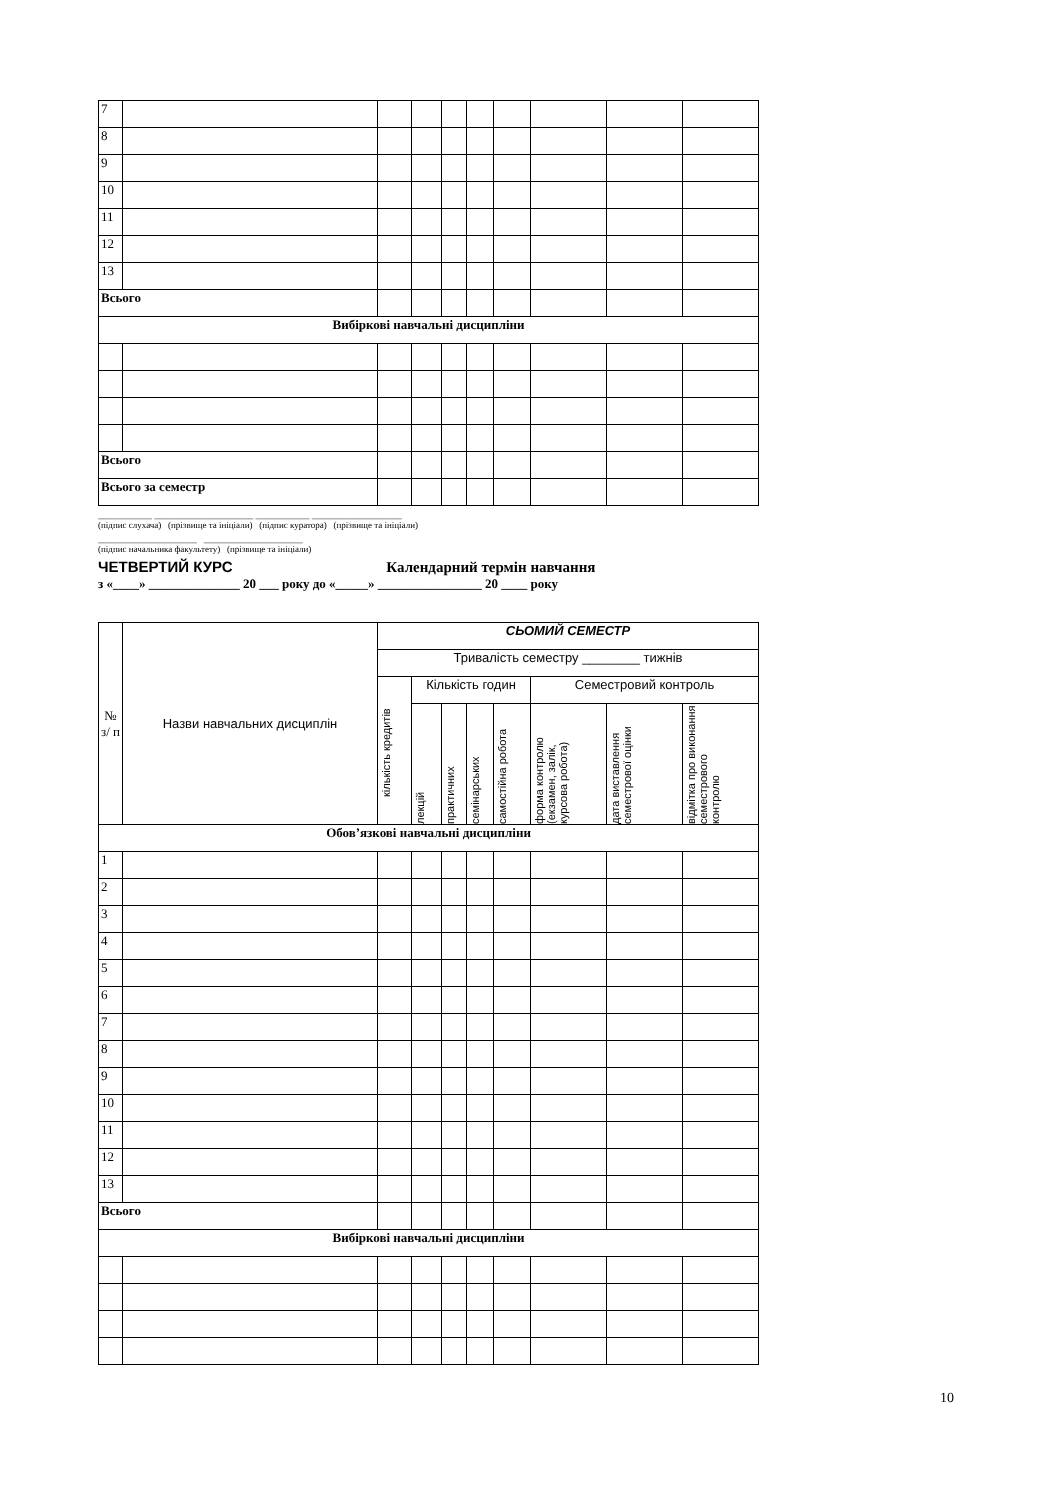| 7 | | | | | | | | | |
| 8 | | | | | | | | | |
| 9 | | | | | | | | | |
| 10 | | | | | | | | | |
| 11 | | | | | | | | | |
| 12 | | | | | | | | | |
| 13 | | | | | | | | | |
| Всього | | | | | | | | | |
| Вибіркові навчальні дисципліни | | | | | | | | | |
| Всього | | | | | | | | | |
| Всього за семестр | | | | | | | | | |
____________ ______________________ ____________ ____________________
(підпис слухача) (прізвище та ініціали) (підпис куратора) (прізвище та ініціали)
______________________ ______________________
(підпис начальника факультету) (прізвище та ініціали)
ЧЕТВЕРТИЙ КУРС Календарний термін навчання
з «____» ______________ 20 ___ року до «_____» ________________ 20 ____ року
| № з/ п | Назви навчальних дисциплін | СЬОМИЙ СЕМЕСТР | | | | | | | |
| | | Тривалість семестру ________ тижнів | | | | | | | |
| | | кількість кредитів | Кількість годин | | | | Семестровий контроль | | |
| | | | лекцій | практичних | семінарських | самостійна робота | форма контролю (екзамен, залік, курсова робота) | дата виставлення семестрової оцінки | відмітка про виконання семестрового контролю |
| Обов’язкові навчальні дисципліни | | | | | | | | | |
| 1 | | | | | | | | | |
| 2 | | | | | | | | | |
| 3 | | | | | | | | | |
| 4 | | | | | | | | | |
| 5 | | | | | | | | | |
| 6 | | | | | | | | | |
| 7 | | | | | | | | | |
| 8 | | | | | | | | | |
| 9 | | | | | | | | | |
| 10 | | | | | | | | | |
| 11 | | | | | | | | | |
| 12 | | | | | | | | | |
| 13 | | | | | | | | | |
| Всього | | | | | | | | | |
| Вибіркові навчальні дисципліни | | | | | | | | | |
10